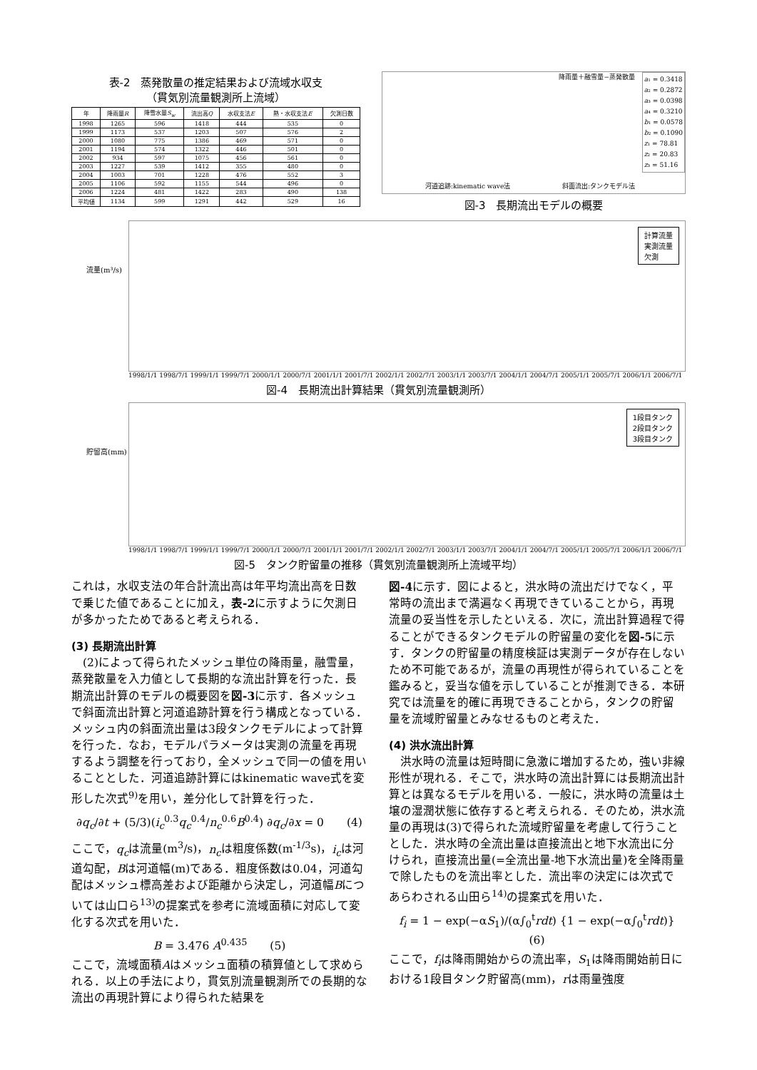表-2　蒸発散量の推定結果および流域水収支
（貫気別流量観測所上流域）
| 年 | 降雨量 R | 降雪水量 S<sub>w</sub> | 流出高 Q | 水収支法 E | 熱・水収支法 E | 欠測日数 |
| --- | --- | --- | --- | --- | --- | --- |
| 1998 | 1265 | 596 | 1418 | 444 | 535 | 0 |
| 1999 | 1173 | 537 | 1203 | 507 | 576 | 2 |
| 2000 | 1080 | 775 | 1386 | 469 | 571 | 0 |
| 2001 | 1194 | 574 | 1322 | 446 | 501 | 0 |
| 2002 | 934 | 597 | 1075 | 456 | 561 | 0 |
| 2003 | 1227 | 539 | 1412 | 355 | 480 | 0 |
| 2004 | 1003 | 701 | 1228 | 476 | 552 | 3 |
| 2005 | 1106 | 592 | 1155 | 544 | 496 | 0 |
| 2006 | 1224 | 481 | 1422 | 283 | 490 | 138 |
| 平均値 | 1134 | 599 | 1291 | 442 | 529 | 16 |
降雨量＋融雪量−蒸発散量
a₁ = 0.3418
a₂ = 0.2872
a₃ = 0.0398
a₄ = 0.3210
b₁ = 0.0578
b₂ = 0.1090
z₁ = 78.81
z₂ = 20.83
z₃ = 51.16
河道追跡:kinematic wave法 斜面流出:タンクモデル法
図-3　長期流出モデルの概要
流量(m³/s)
計算流量
実測流量
欠測
1998/1/1 1998/7/1 1999/1/1 1999/7/1 2000/1/1 2000/7/1 2001/1/1 2001/7/1 2002/1/1 2002/7/1 2003/1/1 2003/7/1 2004/1/1 2004/7/1 2005/1/1 2005/7/1 2006/1/1 2006/7/1
図-4　長期流出計算結果（貫気別流量観測所）
貯留高(mm)
1段目タンク
2段目タンク
3段目タンク
1998/1/1 1998/7/1 1999/1/1 1999/7/1 2000/1/1 2000/7/1 2001/1/1 2001/7/1 2002/1/1 2002/7/1 2003/1/1 2003/7/1 2004/1/1 2004/7/1 2005/1/1 2005/7/1 2006/1/1 2006/7/1
図-5　タンク貯留量の推移（貫気別流量観測所上流域平均）
これは，水収支法の年合計流出高は年平均流出高を日数で乗じた値であることに加え，表-2に示すように欠測日が多かったためであると考えられる．
(3) 長期流出計算
　(2)によって得られたメッシュ単位の降雨量，融雪量，蒸発散量を入力値として長期的な流出計算を行った．長期流出計算のモデルの概要図を図-3に示す．各メッシュで斜面流出計算と河道追跡計算を行う構成となっている．メッシュ内の斜面流出量は3段タンクモデルによって計算を行った．なお，モデルパラメータは実測の流量を再現するよう調整を行っており，全メッシュで同一の値を用いることとした．河道追跡計算にはkinematic wave式を変形した次式<sup>9)</sup>を用い，差分化して計算を行った．
∂q<sub>c</sub>/∂t + (5/3)(i<sub>c</sub><sup>0.3</sup>q<sub>c</sub><sup>0.4</sup>/n<sub>c</sub><sup>0.6</sup>B<sup>0.4</sup>) ∂q<sub>c</sub>/∂x = 0　　(4)
ここで，q<sub>c</sub>は流量(m<sup>3</sup>/s)，n<sub>c</sub>は粗度係数(m<sup>-1/3</sup>s)，i<sub>c</sub>は河道勾配，Bは河道幅(m)である．粗度係数は0.04，河道勾配はメッシュ標高差および距離から決定し，河道幅Bについては山口ら<sup>13)</sup>の提案式を参考に流域面積に対応して変化する次式を用いた．
B = 3.476 A<sup>0.435</sup>　　(5)
ここで，流域面積Aはメッシュ面積の積算値として求められる．以上の手法により，貫気別流量観測所での長期的な流出の再現計算により得られた結果を
図-4に示す．図によると，洪水時の流出だけでなく，平常時の流出まで満遍なく再現できていることから，再現流量の妥当性を示したといえる．次に，流出計算過程で得ることができるタンクモデルの貯留量の変化を図-5に示す．タンクの貯留量の精度検証は実測データが存在しないため不可能であるが，流量の再現性が得られていることを鑑みると，妥当な値を示していることが推測できる．本研究では流量を的確に再現できることから，タンクの貯留量を流域貯留量とみなせるものと考えた．
(4) 洪水流出計算
　洪水時の流量は短時間に急激に増加するため，強い非線形性が現れる．そこで，洪水時の流出計算には長期流出計算とは異なるモデルを用いる．一般に，洪水時の流量は土壌の湿潤状態に依存すると考えられる．そのため，洪水流量の再現は(3)で得られた流域貯留量を考慮して行うこととした．洪水時の全流出量は直接流出と地下水流出に分けられ，直接流出量(=全流出量-地下水流出量)を全降雨量で除したものを流出率とした．流出率の決定には次式であらわされる山田ら<sup>14)</sup>の提案式を用いた．
f<sub>i</sub> = 1 − exp(−αS<sub>1</sub>)/(α∫<sub>0</sub><sup>t</sup>rdt) {1 − exp(−α∫<sub>0</sub><sup>t</sup>rdt)}　(6)
ここで，f<sub>i</sub>は降雨開始からの流出率，S<sub>1</sub>は降雨開始前日における1段目タンク貯留高(mm)，rは雨量強度